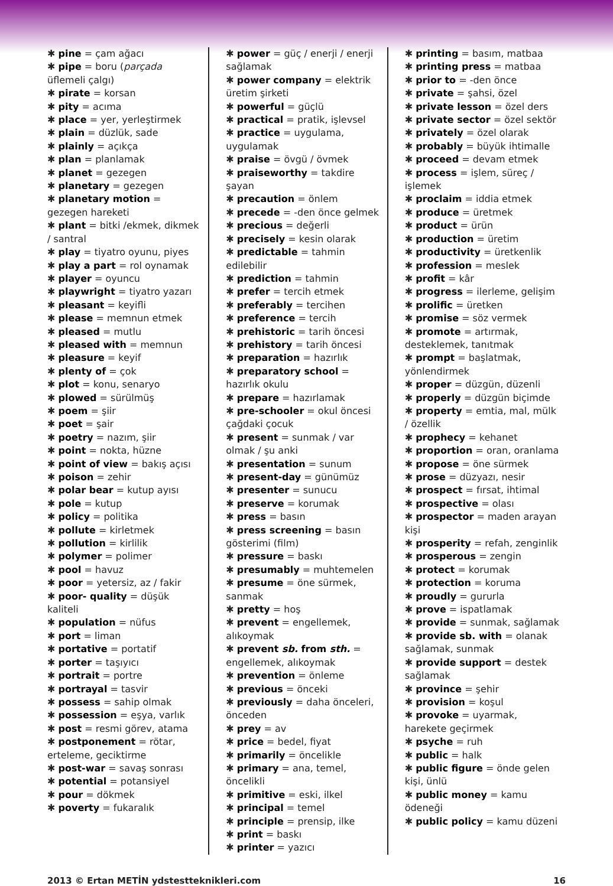✱ pine = çam ağacı
✱ pipe = boru (parçada üflemeli çalgı)
✱ pirate = korsan
✱ pity = acıma
✱ place = yer, yerleştirmek
✱ plain = düzlük, sade
✱ plainly = açıkça
✱ plan = planlamak
✱ planet = gezegen
✱ planetary = gezegen
✱ planetary motion = gezegen hareketi
✱ plant = bitki /ekmek, dikmek / santral
✱ play = tiyatro oyunu, piyes
✱ play a part = rol oynamak
✱ player = oyuncu
✱ playwright = tiyatro yazarı
✱ pleasant = keyifli
✱ please = memnun etmek
✱ pleased = mutlu
✱ pleased with = memnun
✱ pleasure = keyif
✱ plenty of = çok
✱ plot = konu, senaryo
✱ plowed = sürülmüş
✱ poem = şiir
✱ poet = şair
✱ poetry = nazım, şiir
✱ point = nokta, hüzne
✱ point of view = bakış açısı
✱ poison = zehir
✱ polar bear = kutup ayısı
✱ pole = kutup
✱ policy = politika
✱ pollute = kirletmek
✱ pollution = kirlilik
✱ polymer = polimer
✱ pool = havuz
✱ poor = yetersiz, az / fakir
✱ poor- quality = düşük kaliteli
✱ population = nüfus
✱ port = liman
✱ portative = portatif
✱ porter = taşıyıcı
✱ portrait = portre
✱ portrayal = tasvir
✱ possess = sahip olmak
✱ possession = eşya, varlık
✱ post = resmi görev, atama
✱ postponement = rötar, erteleme, geciktirme
✱ post-war = savaş sonrası
✱ potential = potansiyel
✱ pour = dökmek
✱ poverty = fukaralık
✱ power = güç / enerji / enerji sağlamak
✱ power company = elektrik üretim şirketi
✱ powerful = güçlü
✱ practical = pratik, işlevsel
✱ practice = uygulama, uygulamak
✱ praise = övgü / övmek
✱ praiseworthy = takdire şayan
✱ precaution = önlem
✱ precede = -den önce gelmek
✱ precious = değerli
✱ precisely = kesin olarak
✱ predictable = tahmin edilebilir
✱ prediction = tahmin
✱ prefer = tercih etmek
✱ preferably = tercihen
✱ preference = tercih
✱ prehistoric = tarih öncesi
✱ prehistory = tarih öncesi
✱ preparation = hazırlık
✱ preparatory school = hazırlık okulu
✱ prepare = hazırlamak
✱ pre-schooler = okul öncesi çağdaki çocuk
✱ present = sunmak / var olmak / şu anki
✱ presentation = sunum
✱ present-day = günümüz
✱ presenter = sunucu
✱ preserve = korumak
✱ press = basın
✱ press screening = basın gösterimi (film)
✱ pressure = baskı
✱ presumably = muhtemelen
✱ presume = öne sürmek, sanmak
✱ pretty = hoş
✱ prevent = engellemek, alıkoymak
✱ prevent sb. from sth. = engellemek, alıkoymak
✱ prevention = önleme
✱ previous = önceki
✱ previously = daha önceleri, önceden
✱ prey = av
✱ price = bedel, fiyat
✱ primarily = öncelikle
✱ primary = ana, temel, öncelikli
✱ primitive = eski, ilkel
✱ principal = temel
✱ principle = prensip, ilke
✱ print = baskı
✱ printer = yazıcı
✱ printing = basım, matbaa
✱ printing press = matbaa
✱ prior to = -den önce
✱ private = şahsi, özel
✱ private lesson = özel ders
✱ private sector = özel sektör
✱ privately = özel olarak
✱ probably = büyük ihtimalle
✱ proceed = devam etmek
✱ process = işlem, süreç / işlemek
✱ proclaim = iddia etmek
✱ produce = üretmek
✱ product = ürün
✱ production = üretim
✱ productivity = üretkenlik
✱ profession = meslek
✱ profit = kâr
✱ progress = ilerleme, gelişim
✱ prolific = üretken
✱ promise = söz vermek
✱ promote = artırmak, desteklemek, tanıtmak
✱ prompt = başlatmak, yönlendirmek
✱ proper = düzgün, düzenli
✱ properly = düzgün biçimde
✱ property = emtia, mal, mülk / özellik
✱ prophecy = kehanet
✱ proportion = oran, oranlama
✱ propose = öne sürmek
✱ prose = düzyazı, nesir
✱ prospect = fırsat, ihtimal
✱ prospective = olası
✱ prospector = maden arayan kişi
✱ prosperity = refah, zenginlik
✱ prosperous = zengin
✱ protect = korumak
✱ protection = koruma
✱ proudly = gururla
✱ prove = ispatlamak
✱ provide = sunmak, sağlamak
✱ provide sb. with = olanak sağlamak, sunmak
✱ provide support = destek sağlamak
✱ province = şehir
✱ provision = koşul
✱ provoke = uyarmak, harekete geçirmek
✱ psyche = ruh
✱ public = halk
✱ public figure = önde gelen kişi, ünlü
✱ public money = kamu ödeneği
✱ public policy = kamu düzeni
2013 © Ertan METİN ydstestteknikleri.com 16